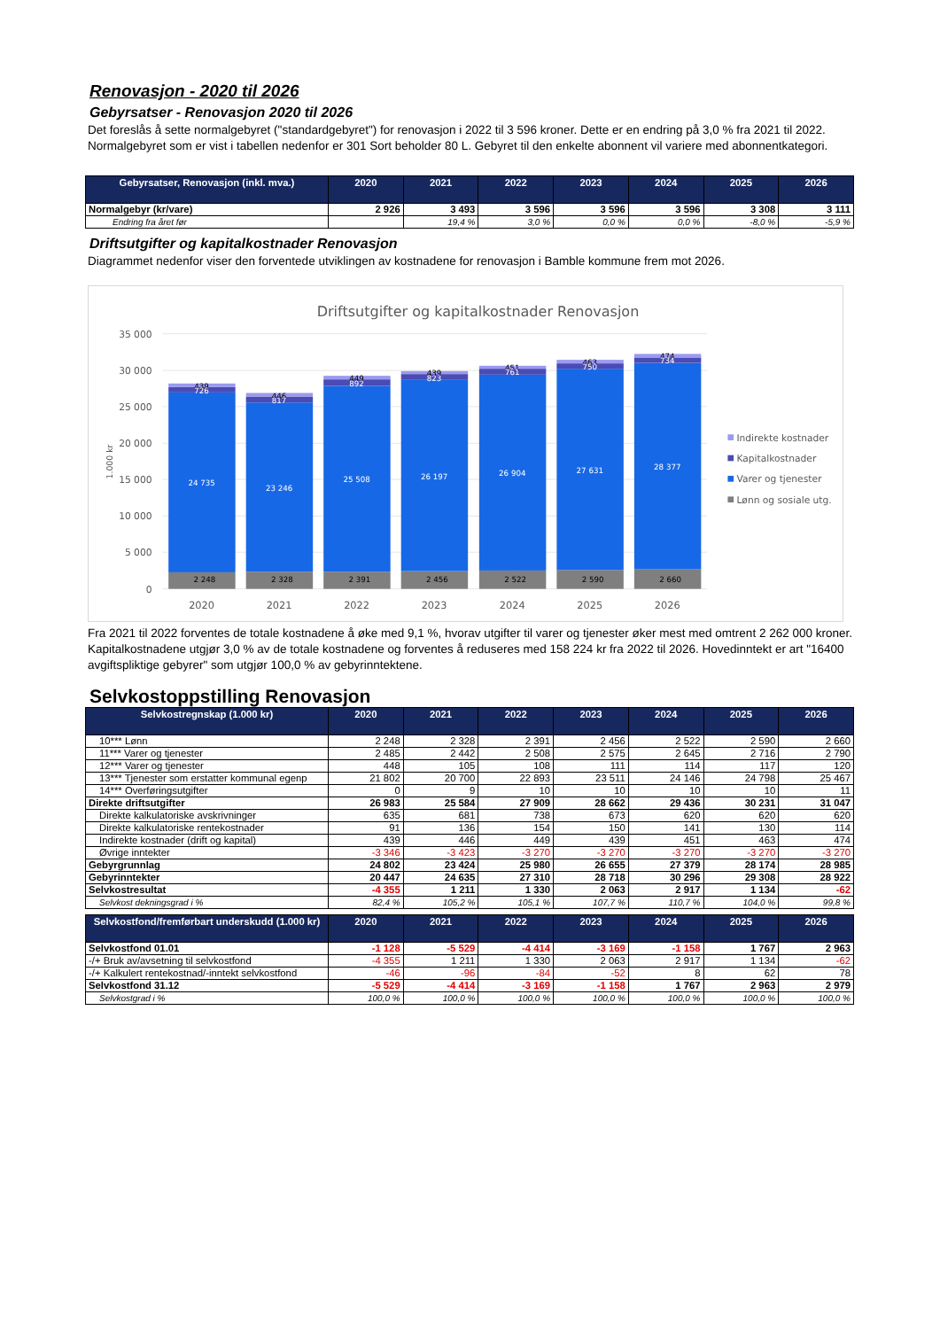Renovasjon - 2020 til 2026
Gebyrsatser - Renovasjon 2020 til 2026
Det foreslås å sette normalgebyret ("standardgebyret") for renovasjon i 2022 til 3 596 kroner. Dette er en endring på 3,0 % fra 2021 til 2022. Normalgebyret som er vist i tabellen nedenfor er 301 Sort beholder 80 L. Gebyret til den enkelte abonnent vil variere med abonnentkategori.
| Gebyrsatser, Renovasjon (inkl. mva.) | 2020 | 2021 | 2022 | 2023 | 2024 | 2025 | 2026 |
| --- | --- | --- | --- | --- | --- | --- | --- |
| Normalgebyr (kr/vare) | 2 926 | 3 493 | 3 596 | 3 596 | 3 596 | 3 308 | 3 111 |
| Endring fra året før | | 19,4 % | 3,0 % | 0,0 % | 0,0 % | -8,0 % | -5,9 % |
Driftsutgifter og kapitalkostnader Renovasjon
Diagrammet nedenfor viser den forventede utviklingen av kostnadene for renovasjon i Bamble kommune frem mot 2026.
Driftsutgifter og kapitalkostnader Renovasjon
35 000
30 000
25 000
20 000
15 000
10 000
5 000
0
1.000 kr
2 248
2 328
2 391
2 456
2 522
2 590
2 660
24 735
23 246
25 508
26 197
26 904
27 631
28 377
439
446
449
439
451
463
474
726
817
892
823
761
750
734
2020
2021
2022
2023
2024
2025
2026
Indirekte kostnader
Kapitalkostnader
Varer og tjenester
Lønn og sosiale utg.
Fra 2021 til 2022 forventes de totale kostnadene å øke med 9,1 %, hvorav utgifter til varer og tjenester øker mest med omtrent 2 262 000 kroner. Kapitalkostnadene utgjør 3,0 % av de totale kostnadene og forventes å reduseres med 158 224 kr fra 2022 til 2026. Hovedinntekt er art "16400 avgiftspliktige gebyrer" som utgjør 100,0 % av gebyrinntektene.
Selvkostoppstilling Renovasjon
| Selvkostregnskap (1.000 kr) | 2020 | 2021 | 2022 | 2023 | 2024 | 2025 | 2026 |
| --- | --- | --- | --- | --- | --- | --- | --- |
| 10*** Lønn | 2 248 | 2 328 | 2 391 | 2 456 | 2 522 | 2 590 | 2 660 |
| 11*** Varer og tjenester | 2 485 | 2 442 | 2 508 | 2 575 | 2 645 | 2 716 | 2 790 |
| 12*** Varer og tjenester | 448 | 105 | 108 | 111 | 114 | 117 | 120 |
| 13*** Tjenester som erstatter kommunal egenp | 21 802 | 20 700 | 22 893 | 23 511 | 24 146 | 24 798 | 25 467 |
| 14*** Overføringsutgifter | 0 | 9 | 10 | 10 | 10 | 10 | 11 |
| Direkte driftsutgifter | 26 983 | 25 584 | 27 909 | 28 662 | 29 436 | 30 231 | 31 047 |
| Direkte kalkulatoriske avskrivninger | 635 | 681 | 738 | 673 | 620 | 620 | 620 |
| Direkte kalkulatoriske rentekostnader | 91 | 136 | 154 | 150 | 141 | 130 | 114 |
| Indirekte kostnader (drift og kapital) | 439 | 446 | 449 | 439 | 451 | 463 | 474 |
| Øvrige inntekter | -3 346 | -3 423 | -3 270 | -3 270 | -3 270 | -3 270 | -3 270 |
| Gebyrgrunnlag | 24 802 | 23 424 | 25 980 | 26 655 | 27 379 | 28 174 | 28 985 |
| Gebyrinntekter | 20 447 | 24 635 | 27 310 | 28 718 | 30 296 | 29 308 | 28 922 |
| Selvkostresultat | -4 355 | 1 211 | 1 330 | 2 063 | 2 917 | 1 134 | -62 |
| Selvkost dekningsgrad i % | 82,4 % | 105,2 % | 105,1 % | 107,7 % | 110,7 % | 104,0 % | 99,8 % |
| Selvkostfond/fremførbart underskudd (1.000 kr) | 2020 | 2021 | 2022 | 2023 | 2024 | 2025 | 2026 |
| --- | --- | --- | --- | --- | --- | --- | --- |
| Selvkostfond 01.01 | -1 128 | -5 529 | -4 414 | -3 169 | -1 158 | 1 767 | 2 963 |
| -/+ Bruk av/avsetning til selvkostfond | -4 355 | 1 211 | 1 330 | 2 063 | 2 917 | 1 134 | -62 |
| -/+ Kalkulert rentekostnad/-inntekt selvkostfond | -46 | -96 | -84 | -52 | 8 | 62 | 78 |
| Selvkostfond 31.12 | -5 529 | -4 414 | -3 169 | -1 158 | 1 767 | 2 963 | 2 979 |
| Selvkostgrad i % | 100,0 % | 100,0 % | 100,0 % | 100,0 % | 100,0 % | 100,0 % | 100,0 % |